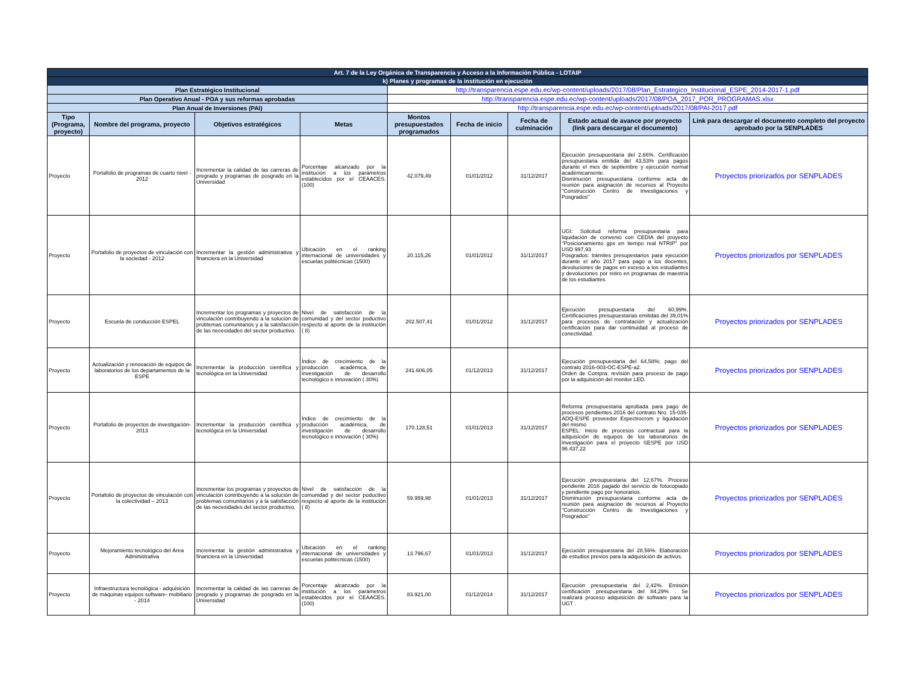| Art. 7 de la Ley Orgánica de Transparencia y Acceso a la Información Pública - LOTAIP | | | | | | | | |
| k) Planes y programas de la institución en ejecución | | | | | | | | |
| Plan Estratégico Institucional | | | | http://transparencia.espe.edu.ec/wp-content/uploads/2017/08/Plan_Estrategico_Institucional_ESPE_2014-2017-1.pdf | | | | |
| Plan Operativo Anual - POA y sus reformas aprobadas | | | | http://transparencia.espe.edu.ec/wp-content/uploads/2017/08/POA_2017_POR_PROGRAMAS.xlsx | | | | |
| Plan Anual de Inversiones (PAI) | | | | http://transparencia.espe.edu.ec/wp-content/uploads/2017/08/PAI-2017.pdf | | | | |
| Tipo (Programa, proyecto) | Nombre del programa, proyecto | Objetivos estratégicos | Metas | Montos presupuestados programados | Fecha de inicio | Fecha de culminación | Estado actual de avance por proyecto (link para descargar el documento) | Link para descargar el documento completo del proyecto aprobado por la SENPLADES |
| Proyecto | Portafolio de programas de cuarto nivel - 2012 | Incrementar la calidad de las carreras de pregrado y programas de posgrado en la Universidad | Porcentaje alcanzado por la institución a los parámetros establecidos por el CEAACES. (100) | 42.079,49 | 01/01/2012 | 31/12/2017 | Ejecución presupuestaria del 2,66%. Certificación presupuestaria emitida del 43,53% para pagos durante el mes de septiembre y ejecución normal académicamente. Disminución presupuestaria conforme acta de reunión para asignación de recursos al Proyecto "Construcción Centro de Investigaciones y Posgrados" | Proyectos priorizados por SENPLADES |
| Proyecto | Portafolio de proyectos de vinculación con la sociedad - 2012 | Incrementar la gestión administrativa y financiera en la Universidad | Ubicación en el ranking internacional de universidades y escuelas politécnicas (1500) | 20.115,26 | 01/01/2012 | 31/12/2017 | UGI: Solicitud reforma presupuestaria para liquidación de convenio con CEDIA del proyecto "Posicionamiento gps en tiempo real NTRIP" por USD 997,93 Posgrados: trámites presupestarios para ejecución durante el año 2017 para pago a los docentes, devoluciones de pagos en exceso a los estudiantes y devoluciones por retiro en programas de maestría de los estudiantes | Proyectos priorizados por SENPLADES |
| Proyecto | Escuela de conducción ESPEL | Incrementar los programas y proyectos de vinculación contribuyendo a la solución de problemas comunitarios y a la satisfacción de las necesidades del sector productivo. | Nivel de satisfacción de la comunidad y del sector poductivo respecto al aporte de la institución ( 8) | 202.507,41 | 01/01/2012 | 31/12/2017 | Ejecución presupuestaria del 60,99%. Certificaciones presupuestarias emitidas del 39,01% para procesos de contratación y actualización certificación para dar continuidad al proceso de conectividad. | Proyectos priorizados por SENPLADES |
| Proyecto | Actualización y renovación de equipos de laboratorios de los departamentos de la ESPE | Incrementar la producción científica y tecnológica en la Universidad | Índice de crecimiento de la producción académica, de investigación de desarrollo tecnológico e innovación ( 30%) | 241.606,05 | 01/12/2013 | 31/12/2017 | Ejecución presupuestaria del 64,58%; pago del contrato 2016-003-OC-ESPE-a2. Orden de Compra: revisión para proceso de pago por la adquisición del monitor LED. | Proyectos priorizados por SENPLADES |
| Proyecto | Portafolio de proyectos de investigación- 2013 | Incrementar la producción científica y tecnológica en la Universidad | Índice de crecimiento de la producción académica, de investigación de desarrollo tecnológico e innovación ( 30%) | 170.128,51 | 01/01/2013 | 31/12/2017 | Reforma presupuestaria aprobada para pago de procesos pendientes 2016 del contrato Nro. 15-035-ADQ-ESPE proveedor Espectrocrom y liquidación del mismo ESPEL: Inicio de procesos contractual para la adquisición de equipos de los laboratorios de investigación para el proyecto SESPE por USD 96.437,22 | Proyectos priorizados por SENPLADES |
| Proyecto | Portafolio de proyectos de vinculación con la colectividad – 2013 | Incrementar los programas y proyectos de vinculación contribuyendo a la solución de problemas comunitarios y a la satisfacción de las necesidades del sector productivo. | Nivel de satisfacción de la comunidad y del sector poductivo respecto al aporte de la institución ( 8) | 59.959,98 | 01/01/2013 | 31/12/2017 | Ejecución presupuestaria del 12,67%. Proceso pendiente 2016 pagado del servicio de fotocopiado y pendiente pago por honorarios. Disminución presupuestaria conforme acta de reunión para asignación de recursos al Proyecto "Construcción Centro de Investigaciones y Posgrados" | Proyectos priorizados por SENPLADES |
| Proyecto | Mejoramiento tecnológico del Área Administrativa | Incrementar la gestión administrativa y financiera en la Universidad | Ubicación en el ranking internacional de universidades y escuelas politécnicas (1500) | 13.796,67 | 01/01/2013 | 31/12/2017 | Ejecución presupuestaria del 28,56%. Elaboración de estudios previos para la adquisición de activos. | Proyectos priorizados por SENPLADES |
| Proyecto | Infraestructura tecnológica - adquisición de máquinas equipos software- mobiliario - 2014 | Incrementar la calidad de las carreras de pregrado y programas de posgrado en la Universidad | Porcentaje alcanzado por la institución a los parámetros establecidos por el CEAACES. (100) | 83.921,00 | 01/12/2014 | 31/12/2017 | Ejecución presupuestaria del 2,42%. Emisión certificación presupuestaria del 84,29% . Se realizará proceso adquisición de software para la UGT . | Proyectos priorizados por SENPLADES |